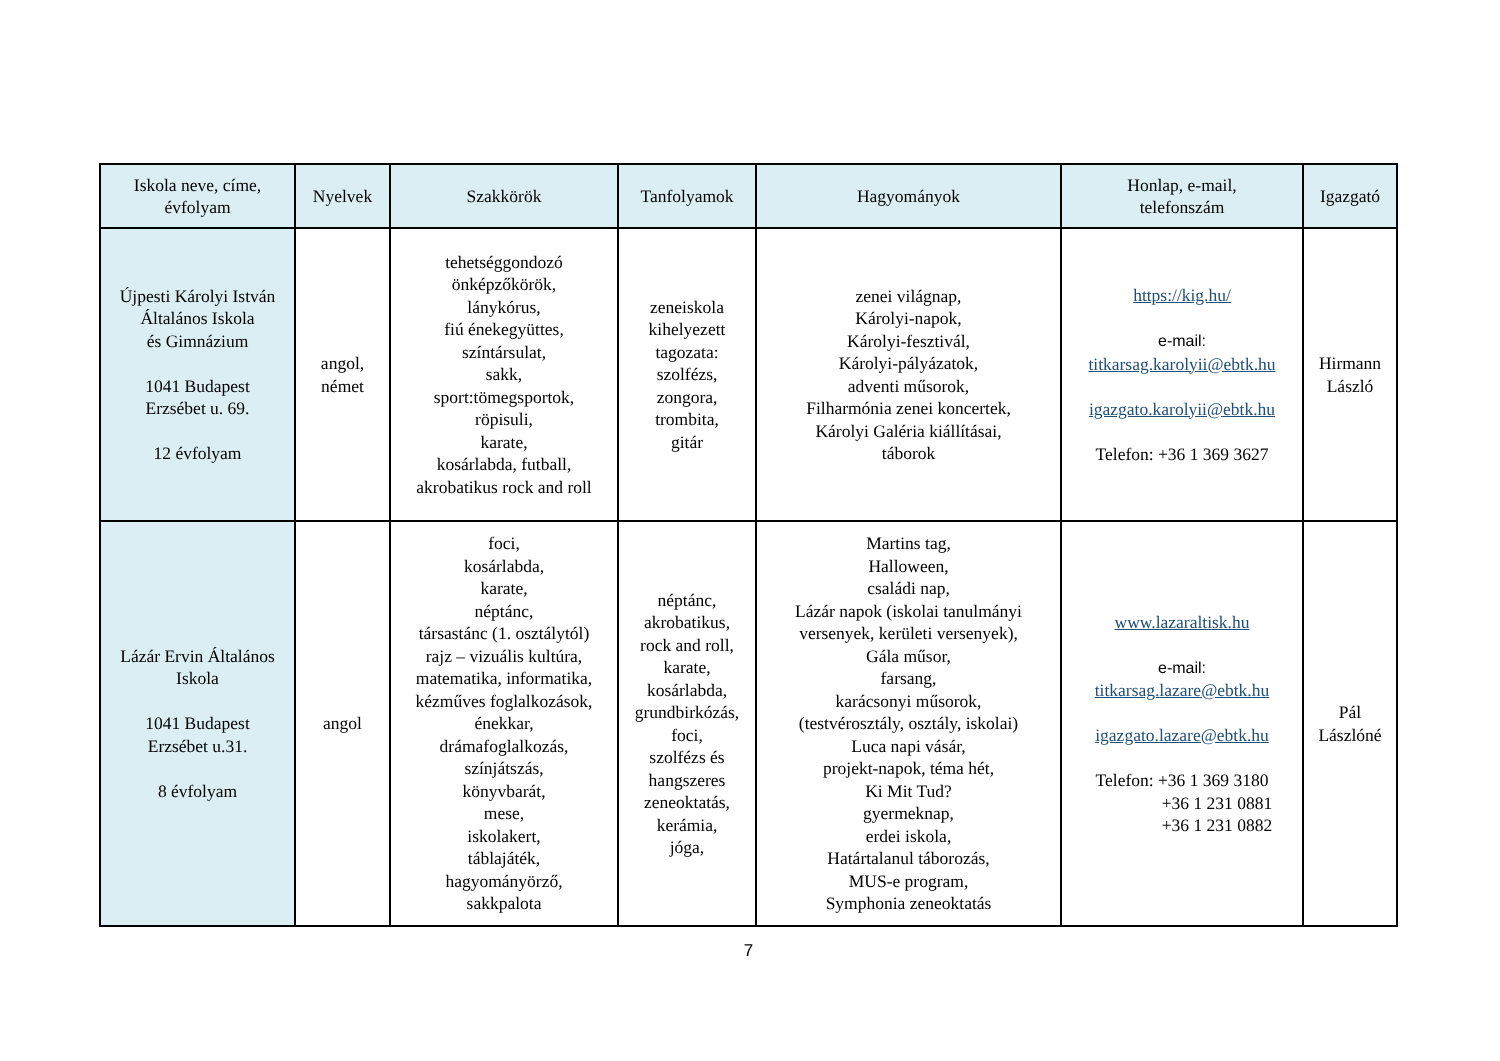| Iskola neve, címe, évfolyam | Nyelvek | Szakkörök | Tanfolyamok | Hagyományok | Honlap, e-mail, telefonszám | Igazgató |
| --- | --- | --- | --- | --- | --- | --- |
| Újpesti Károlyi István Általános Iskola és Gimnázium 1041 Budapest Erzsébet u. 69. 12 évfolyam | angol, német | tehetséggondozó önképzőkörök, lánykórus, fiú énekegyüttes, színtársulat, sakk, sport:tömegsportok, röpisuli, karate, kosárlabda, futball, akrobatikus rock and roll | zeneiskola kihelyezett tagozata: szolfézs, zongora, trombita, gitár | zenei világnap, Károlyi-napok, Károlyi-fesztivál, Károlyi-pályázatok, adventi műsorok, Filharmónia zenei koncertek, Károlyi Galéria kiállításai, táborok | https://kig.hu/ e-mail: titkarsag.karolyii@ebtk.hu igazgato.karolyii@ebtk.hu Telefon: +36 1 369 3627 | Hirmann László |
| Lázár Ervin Általános Iskola 1041 Budapest Erzsébet u.31. 8 évfolyam | angol | foci, kosárlabda, karate, néptánc, társastánc (1. osztálytól) rajz – vizuális kultúra, matematika, informatika, kézműves foglalkozások, énekkar, drámafoglalkozás, színjátszás, könyvbarát, mese, iskolakert, táblajáték, hagyományörző, sakkpalota | néptánc, akrobatikus, rock and roll, karate, kosárlabda, grundbirkózás, foci, szolfézs és hangszeres zeneoktatás, kerámia, jóga, | Martins tag, Halloween, családi nap, Lázár napok (iskolai tanulmányi versenyek, kerületi versenyek), Gála műsor, farsang, karácsonyi műsorok, (testvérosztály, osztály, iskolai) Luca napi vásár, projekt-napok, téma hét, Ki Mit Tud? gyermeknap, erdei iskola, Határtalanul táborozás, MUS-e program, Symphonia zeneoktatás | www.lazaraltisk.hu e-mail: titkarsag.lazare@ebtk.hu igazgato.lazare@ebtk.hu Telefon: +36 1 369 3180 +36 1 231 0881 +36 1 231 0882 | Pál Lászlóné |
7